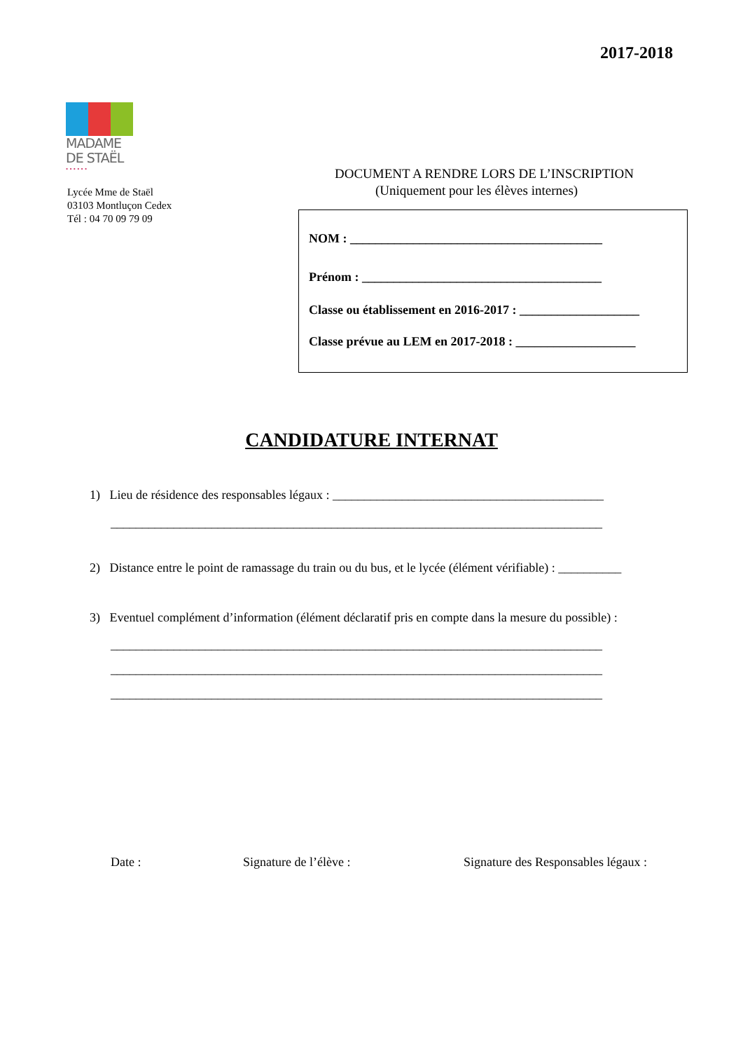2017-2018
MADAME
DE STAËL
• • • • • •
Lycée Mme de Staël
03103 Montluçon Cedex
Tél : 04 70 09 79 09
DOCUMENT A RENDRE LORS DE L’INSCRIPTION
(Uniquement pour les élèves internes)
NOM : ________________________________________
Prénom : ______________________________________
Classe ou établissement en 2016-2017 : ___________________
Classe prévue au LEM en 2017-2018 : ___________________
CANDIDATURE INTERNAT
1) Lieu de résidence des responsables légaux : ___________________________________________
______________________________________________________________________________
2) Distance entre le point de ramassage du train ou du bus, et le lycée (élément vérifiable) : __________
3) Eventuel complément d’information (élément déclaratif pris en compte dans la mesure du possible) :
______________________________________________________________________________
______________________________________________________________________________
______________________________________________________________________________
Date : Signature de l’élève :
Signature des Responsables légaux :